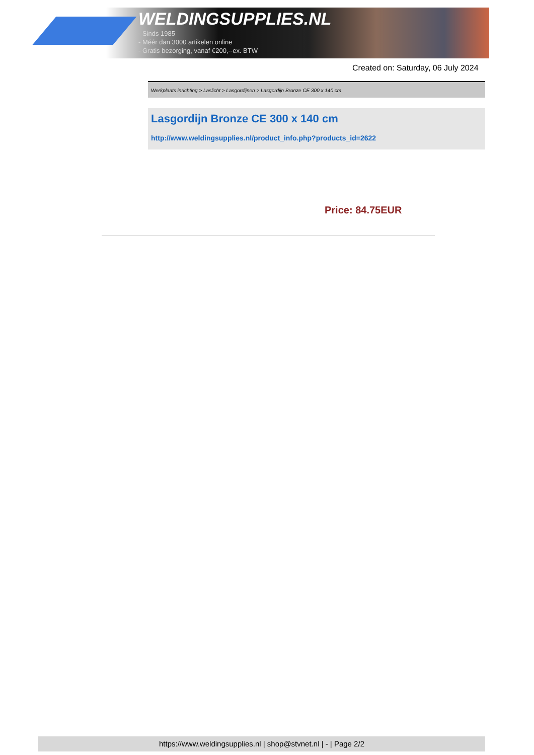WELDINGSUPPLIES.NL
- Sinds 1985
- Méér dan 3000 artikelen online
- Gratis bezorging, vanaf €200,--ex. BTW
Created on: Saturday, 06 July 2024
Werkplaats inrichting > Laslicht > Lasgordijnen > Lasgordijn Bronze CE 300 x 140 cm
Lasgordijn Bronze CE 300 x 140 cm
http://www.weldingsupplies.nl/product_info.php?products_id=2622
Price: 84.75EUR
https://www.weldingsupplies.nl | shop@stvnet.nl | - | Page 2/2